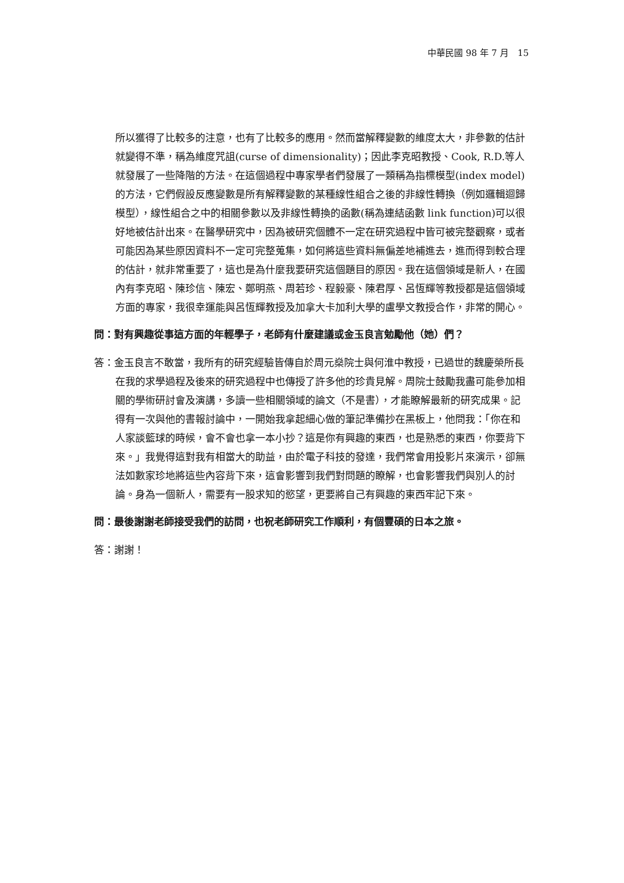中華民國 98 年 7 月　15
所以獲得了比較多的注意，也有了比較多的應用。然而當解釋變數的維度太大，非參數的估計就變得不準，稱為維度咒詛(curse of dimensionality)；因此李克昭教授、Cook, R.D.等人就發展了一些降階的方法。在這個過程中專家學者們發展了一類稱為指標模型(index model)的方法，它們假設反應變數是所有解釋變數的某種線性組合之後的非線性轉換（例如邏輯迴歸模型），線性組合之中的相關參數以及非線性轉換的函數(稱為連結函數 link function)可以很好地被估計出來。在醫學研究中，因為被研究個體不一定在研究過程中皆可被完整觀察，或者可能因為某些原因資料不一定可完整蒐集，如何將這些資料無偏差地補進去，進而得到較合理的估計，就非常重要了，這也是為什麼我要研究這個題目的原因。我在這個領域是新人，在國內有李克昭、陳珍信、陳宏、鄭明燕、周若珍、程毅豪、陳君厚、呂恆輝等教授都是這個領域方面的專家，我很幸運能與呂恆輝教授及加拿大卡加利大學的盧學文教授合作，非常的開心。
問：對有興趣從事這方面的年輕學子，老師有什麼建議或金玉良言勉勵他（她）們？
答：金玉良言不敢當，我所有的研究經驗皆傳自於周元燊院士與何淮中教授，已過世的魏慶榮所長在我的求學過程及後來的研究過程中也傳授了許多他的珍貴見解。周院士鼓勵我盡可能參加相關的學術研討會及演講，多讀一些相關領域的論文（不是書），才能瞭解最新的研究成果。記得有一次與他的書報討論中，一開始我拿起細心做的筆記準備抄在黑板上，他問我：「你在和人家談籃球的時候，會不會也拿一本小抄？這是你有興趣的東西，也是熟悉的東西，你要背下來。」我覺得這對我有相當大的助益，由於電子科技的發達，我們常會用投影片來演示，卻無法如數家珍地將這些內容背下來，這會影響到我們對問題的瞭解，也會影響我們與別人的討論。身為一個新人，需要有一股求知的慾望，更要將自己有興趣的東西牢記下來。
問：最後謝謝老師接受我們的訪問，也祝老師研究工作順利，有個豐碩的日本之旅。
答：謝謝！